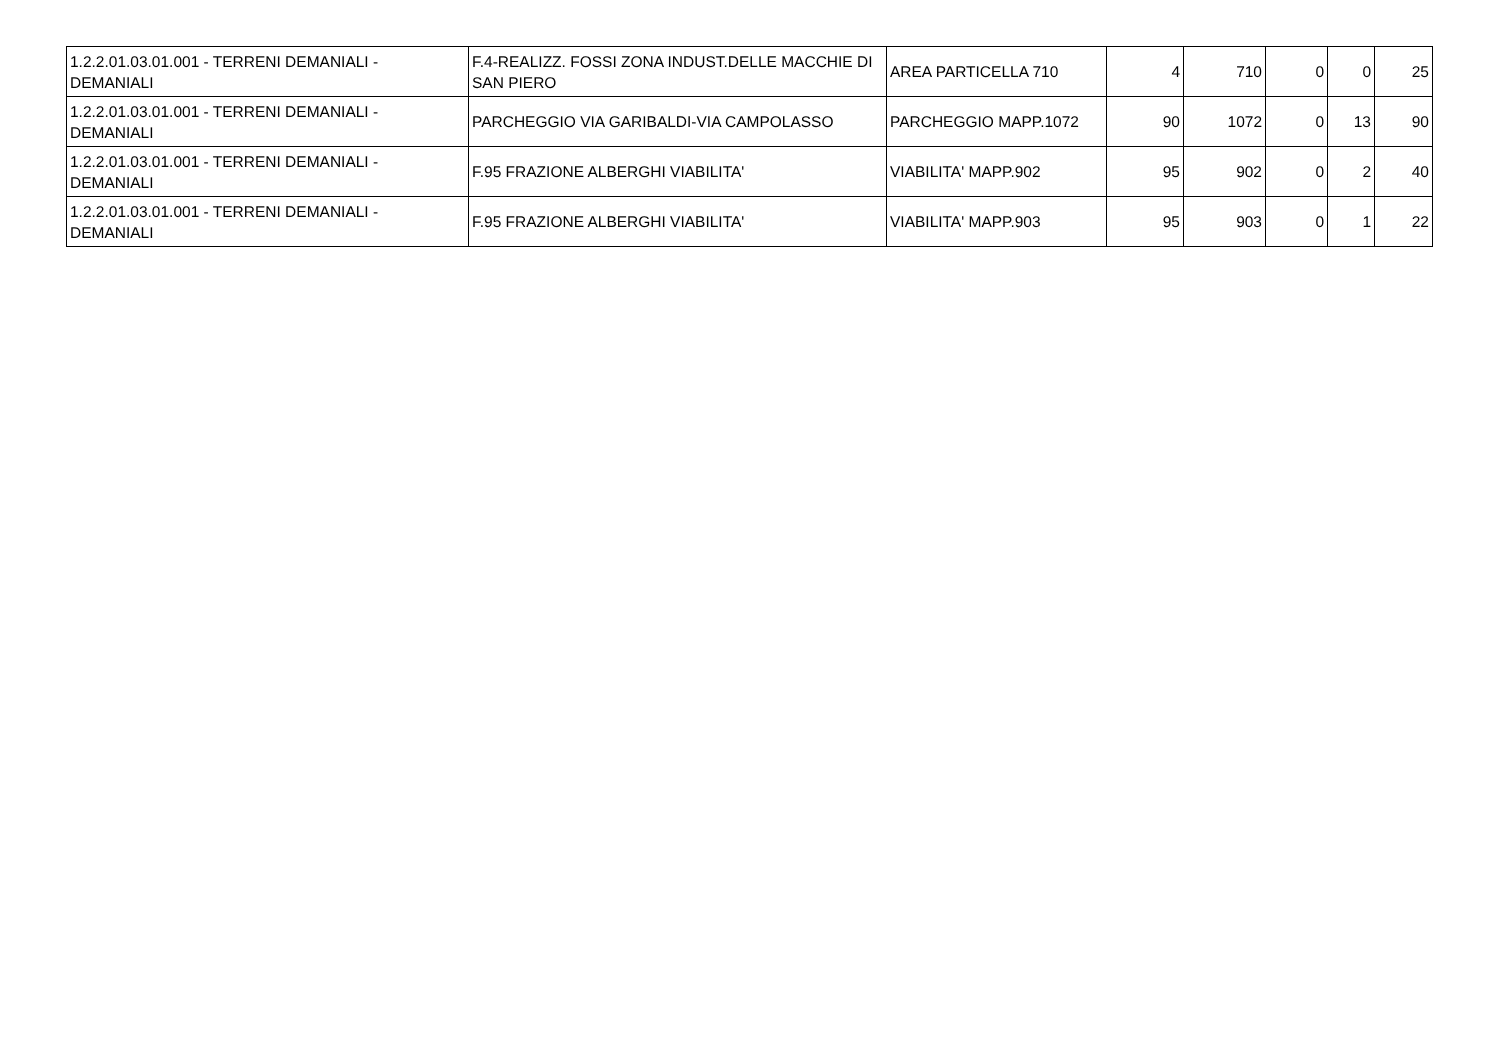| 1.2.2.01.03.01.001 - TERRENI DEMANIALI - DEMANIALI | F.4-REALIZZ. FOSSI ZONA INDUST.DELLE MACCHIE DI SAN PIERO | AREA PARTICELLA 710 | 4 | 710 | 0 | 0 | 25 |
| 1.2.2.01.03.01.001 - TERRENI DEMANIALI - DEMANIALI | PARCHEGGIO VIA GARIBALDI-VIA CAMPOLASSO | PARCHEGGIO MAPP.1072 | 90 | 1072 | 0 | 13 | 90 |
| 1.2.2.01.03.01.001 - TERRENI DEMANIALI - DEMANIALI | F.95 FRAZIONE ALBERGHI VIABILITA' | VIABILITA' MAPP.902 | 95 | 902 | 0 | 2 | 40 |
| 1.2.2.01.03.01.001 - TERRENI DEMANIALI - DEMANIALI | F.95 FRAZIONE ALBERGHI VIABILITA' | VIABILITA' MAPP.903 | 95 | 903 | 0 | 1 | 22 |